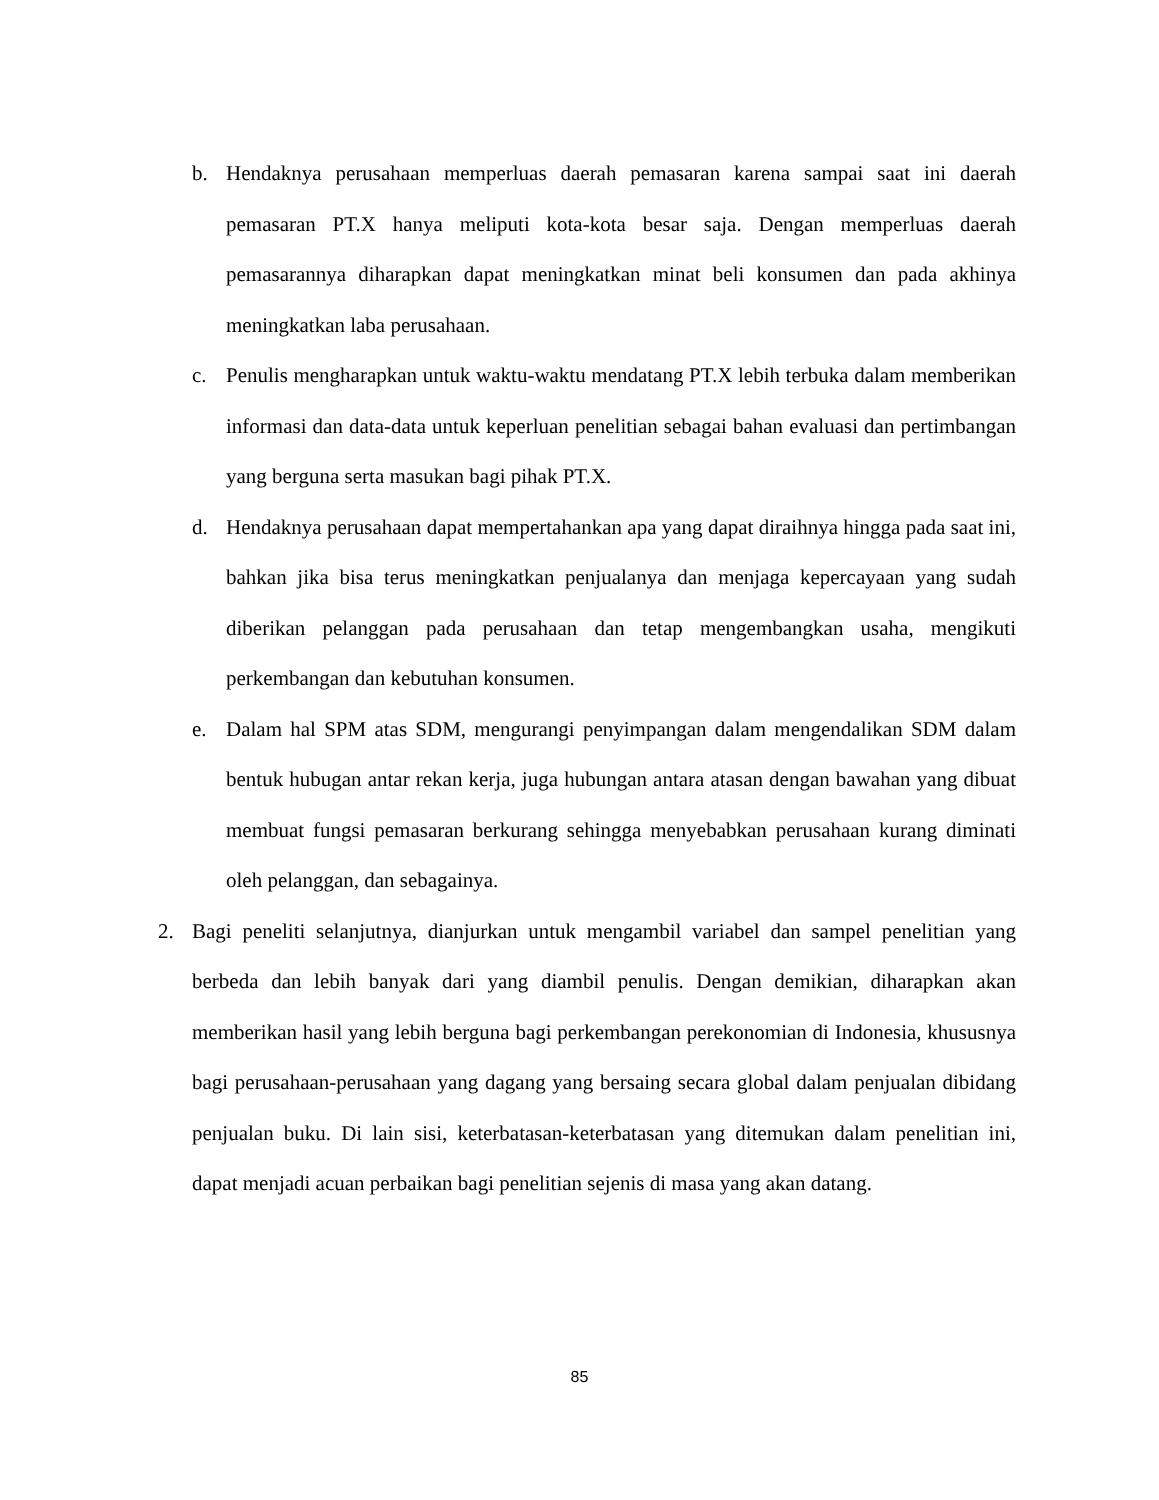b. Hendaknya perusahaan memperluas daerah pemasaran karena sampai saat ini daerah pemasaran PT.X hanya meliputi kota-kota besar saja. Dengan memperluas daerah pemasarannya diharapkan dapat meningkatkan minat beli konsumen dan pada akhinya meningkatkan laba perusahaan.
c. Penulis mengharapkan untuk waktu-waktu mendatang PT.X lebih terbuka dalam memberikan informasi dan data-data untuk keperluan penelitian sebagai bahan evaluasi dan pertimbangan yang berguna serta masukan bagi pihak PT.X.
d. Hendaknya perusahaan dapat mempertahankan apa yang dapat diraihnya hingga pada saat ini, bahkan jika bisa terus meningkatkan penjualanya dan menjaga kepercayaan yang sudah diberikan pelanggan pada perusahaan dan tetap mengembangkan usaha, mengikuti perkembangan dan kebutuhan konsumen.
e. Dalam hal SPM atas SDM, mengurangi penyimpangan dalam mengendalikan SDM dalam bentuk hubugan antar rekan kerja, juga hubungan antara atasan dengan bawahan yang dibuat membuat fungsi pemasaran berkurang sehingga menyebabkan perusahaan kurang diminati oleh pelanggan, dan sebagainya.
2. Bagi peneliti selanjutnya, dianjurkan untuk mengambil variabel dan sampel penelitian yang berbeda dan lebih banyak dari yang diambil penulis. Dengan demikian, diharapkan akan memberikan hasil yang lebih berguna bagi perkembangan perekonomian di Indonesia, khususnya bagi perusahaan-perusahaan yang dagang yang bersaing secara global dalam penjualan dibidang penjualan buku. Di lain sisi, keterbatasan-keterbatasan yang ditemukan dalam penelitian ini, dapat menjadi acuan perbaikan bagi penelitian sejenis di masa yang akan datang.
85